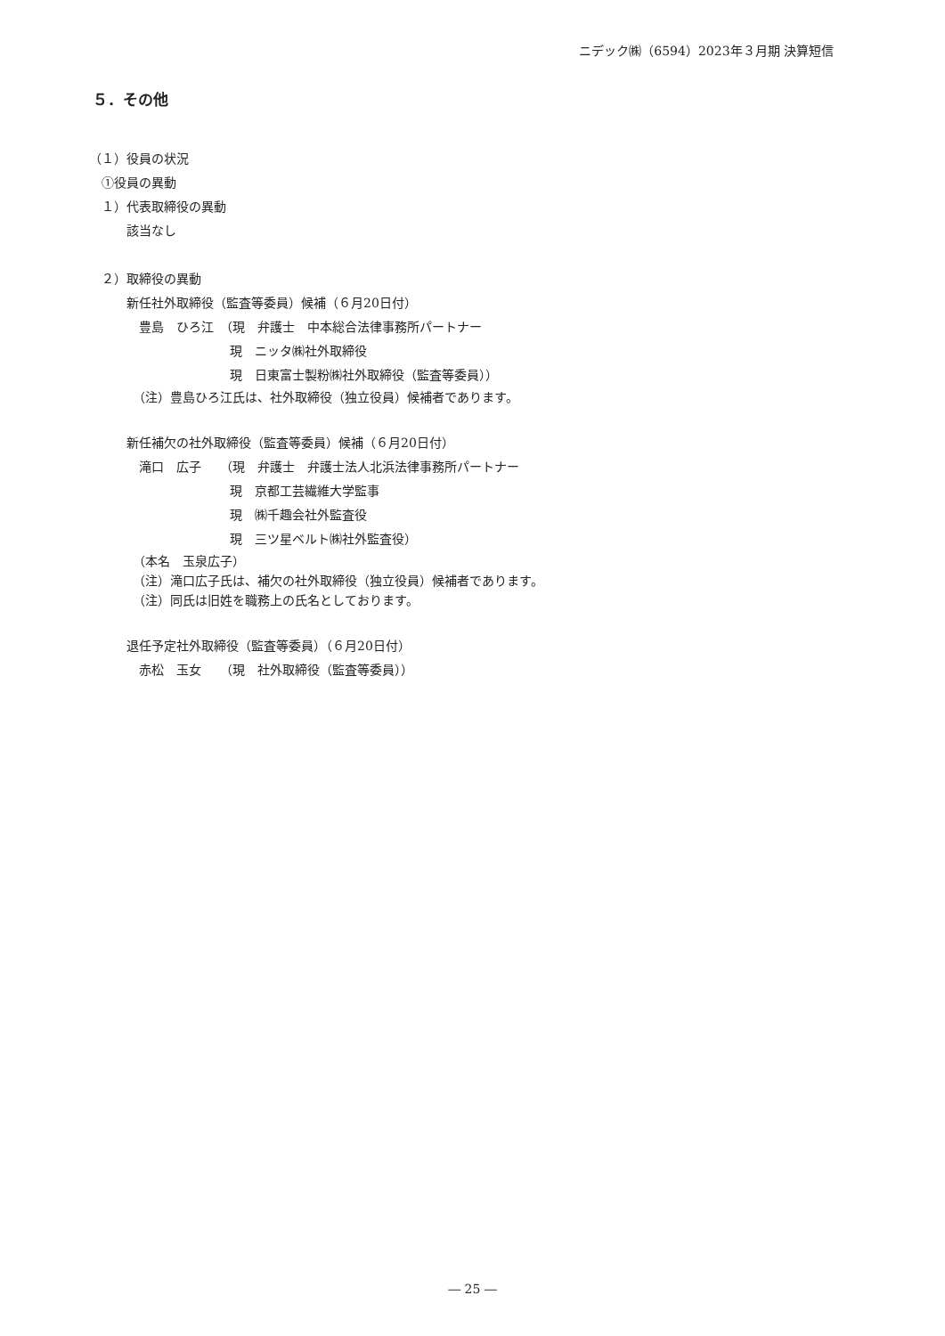ニデック㈱（6594）2023年３月期 決算短信
５．その他
（１）役員の状況
　①役員の異動
　１）代表取締役の異動
　　　該当なし
　２）取締役の異動
　　　新任社外取締役（監査等委員）候補（６月20日付）
　　　　豊島　ひろ江　（現　弁護士　中本総合法律事務所パートナー
　　　　　　　　　　　 現　ニッタ㈱社外取締役
　　　　　　　　　　　 現　日東富士製粉㈱社外取締役（監査等委員））
　　　　（注）豊島ひろ江氏は、社外取締役（独立役員）候補者であります。
　　　新任補欠の社外取締役（監査等委員）候補（６月20日付）
　　　　滝口　広子　　（現　弁護士　弁護士法人北浜法律事務所パートナー
　　　　　　　　　　　 現　京都工芸繊維大学監事
　　　　　　　　　　　 現　㈱千趣会社外監査役
　　　　　　　　　　　 現　三ツ星ベルト㈱社外監査役）
　　　　（本名　玉泉広子）
　　　　（注）滝口広子氏は、補欠の社外取締役（独立役員）候補者であります。
　　　　（注）同氏は旧姓を職務上の氏名としております。
　　　退任予定社外取締役（監査等委員）（６月20日付）
　　　　赤松　玉女　　（現　社外取締役（監査等委員））
― 25 ―